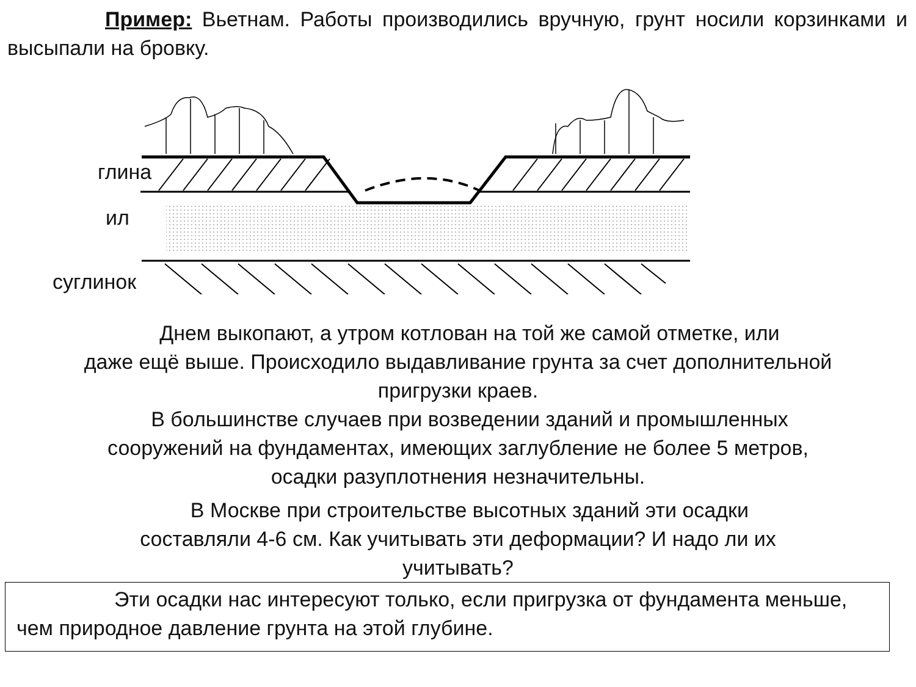Пример: Вьетнам. Работы производились вручную, грунт носили корзинками и высыпали на бровку.
глина
ил
суглинок
Днем выкопают, а утром котлован на той же самой отметке, или
даже ещё выше. Происходило выдавливание грунта за счет дополнительной
пригрузки краев.
В большинстве случаев при возведении зданий и промышленных
сооружений на фундаментах, имеющих заглубление не более 5 метров,
осадки разуплотнения незначительны.
В Москве при строительстве высотных зданий эти осадки
составляли 4-6 см. Как учитывать эти деформации? И надо ли их
учитывать?
Эти осадки нас интересуют только, если пригрузка от фундамента меньше, чем природное давление грунта на этой глубине.